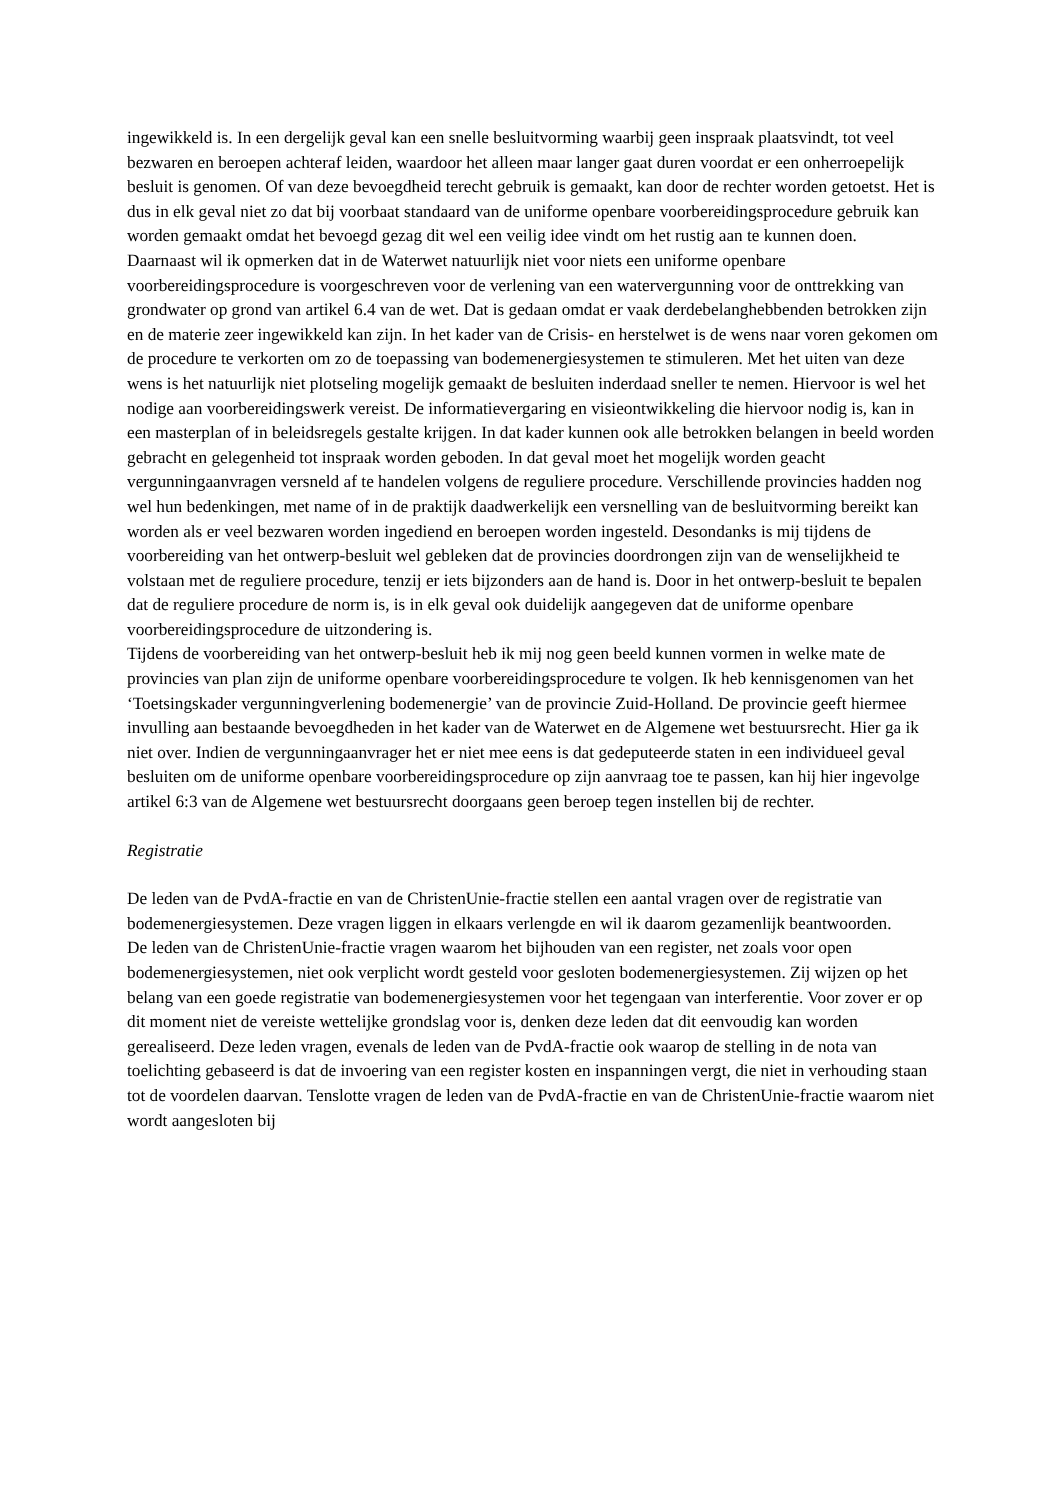ingewikkeld is. In een dergelijk geval kan een snelle besluitvorming waarbij geen inspraak plaatsvindt, tot veel bezwaren en beroepen achteraf leiden, waardoor het alleen maar langer gaat duren voordat er een onherroepelijk besluit is genomen. Of van deze bevoegdheid terecht gebruik is gemaakt, kan door de rechter worden getoetst. Het is dus in elk geval niet zo dat bij voorbaat standaard van de uniforme openbare voorbereidingsprocedure gebruik kan worden gemaakt omdat het bevoegd gezag dit wel een veilig idee vindt om het rustig aan te kunnen doen.
Daarnaast wil ik opmerken dat in de Waterwet natuurlijk niet voor niets een uniforme openbare voorbereidingsprocedure is voorgeschreven voor de verlening van een watervergunning voor de onttrekking van grondwater op grond van artikel 6.4 van de wet. Dat is gedaan omdat er vaak derdebelanghebbenden betrokken zijn en de materie zeer ingewikkeld kan zijn. In het kader van de Crisis- en herstelwet is de wens naar voren gekomen om de procedure te verkorten om zo de toepassing van bodemenergiesystemen te stimuleren. Met het uiten van deze wens is het natuurlijk niet plotseling mogelijk gemaakt de besluiten inderdaad sneller te nemen. Hiervoor is wel het nodige aan voorbereidingswerk vereist. De informatievergaring en visieontwikkeling die hiervoor nodig is, kan in een masterplan of in beleidsregels gestalte krijgen. In dat kader kunnen ook alle betrokken belangen in beeld worden gebracht en gelegenheid tot inspraak worden geboden. In dat geval moet het mogelijk worden geacht vergunningaanvragen versneld af te handelen volgens de reguliere procedure. Verschillende provincies hadden nog wel hun bedenkingen, met name of in de praktijk daadwerkelijk een versnelling van de besluitvorming bereikt kan worden als er veel bezwaren worden ingediend en beroepen worden ingesteld. Desondanks is mij tijdens de voorbereiding van het ontwerp-besluit wel gebleken dat de provincies doordrongen zijn van de wenselijkheid te volstaan met de reguliere procedure, tenzij er iets bijzonders aan de hand is. Door in het ontwerp-besluit te bepalen dat de reguliere procedure de norm is, is in elk geval ook duidelijk aangegeven dat de uniforme openbare voorbereidingsprocedure de uitzondering is.
Tijdens de voorbereiding van het ontwerp-besluit heb ik mij nog geen beeld kunnen vormen in welke mate de provincies van plan zijn de uniforme openbare voorbereidingsprocedure te volgen. Ik heb kennisgenomen van het ‘Toetsingskader vergunningverlening bodemenergie’ van de provincie Zuid-Holland. De provincie geeft hiermee invulling aan bestaande bevoegdheden in het kader van de Waterwet en de Algemene wet bestuursrecht. Hier ga ik niet over. Indien de vergunningaanvrager het er niet mee eens is dat gedeputeerde staten in een individueel geval besluiten om de uniforme openbare voorbereidingsprocedure op zijn aanvraag toe te passen, kan hij hier ingevolge artikel 6:3 van de Algemene wet bestuursrecht doorgaans geen beroep tegen instellen bij de rechter.
Registratie
De leden van de PvdA-fractie en van de ChristenUnie-fractie stellen een aantal vragen over de registratie van bodemenergiesystemen. Deze vragen liggen in elkaars verlengde en wil ik daarom gezamenlijk beantwoorden.
De leden van de ChristenUnie-fractie vragen waarom het bijhouden van een register, net zoals voor open bodemenergiesystemen, niet ook verplicht wordt gesteld voor gesloten bodemenergiesystemen. Zij wijzen op het belang van een goede registratie van bodemenergiesystemen voor het tegengaan van interferentie. Voor zover er op dit moment niet de vereiste wettelijke grondslag voor is, denken deze leden dat dit eenvoudig kan worden gerealiseerd. Deze leden vragen, evenals de leden van de PvdA-fractie ook waarop de stelling in de nota van toelichting gebaseerd is dat de invoering van een register kosten en inspanningen vergt, die niet in verhouding staan tot de voordelen daarvan. Tenslotte vragen de leden van de PvdA-fractie en van de ChristenUnie-fractie waarom niet wordt aangesloten bij